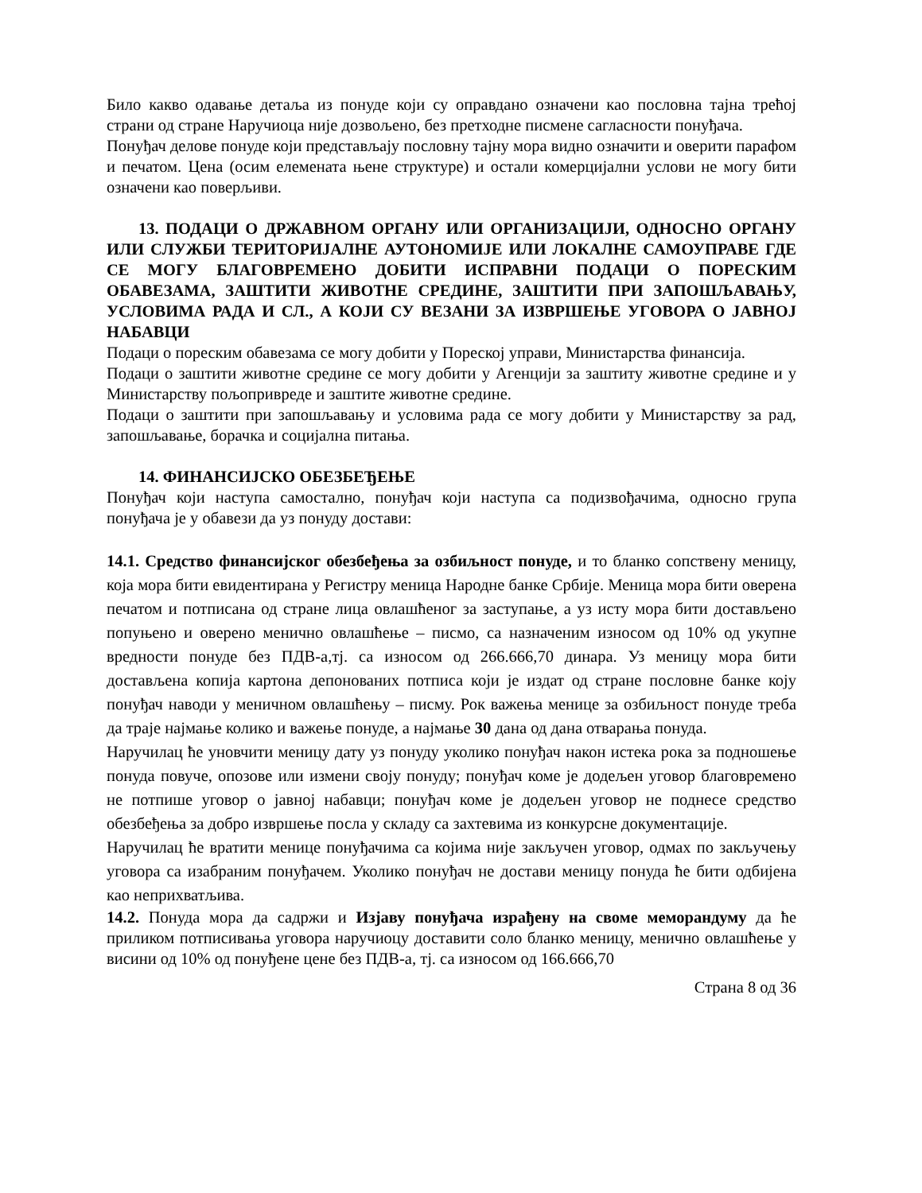Било какво одавање детаља из понуде који су оправдано означени као пословна тајна трећој страни од стране Наручиоца није дозвољено, без претходне писмене сагласности понуђача.
Понуђач делове понуде који представљају пословну тајну мора видно означити и оверити парафом и печатом. Цена (осим елемената њене структуре) и остали комерцијални услови не могу бити означени као поверљиви.
13. ПОДАЦИ О ДРЖАВНОМ ОРГАНУ ИЛИ ОРГАНИЗАЦИЈИ, ОДНОСНО ОРГАНУ ИЛИ СЛУЖБИ ТЕРИТОРИЈАЛНЕ АУТОНОМИЈЕ ИЛИ ЛОКАЛНЕ САМОУПРАВЕ ГДЕ СЕ МОГУ БЛАГОВРЕМЕНО ДОБИТИ ИСПРАВНИ ПОДАЦИ О ПОРЕСКИМ ОБАВЕЗАМА, ЗАШТИТИ ЖИВОТНЕ СРЕДИНЕ, ЗАШТИТИ ПРИ ЗАПОШЉАВАЊУ, УСЛОВИМА РАДА И СЛ., А КОЈИ СУ ВЕЗАНИ ЗА ИЗВРШЕЊЕ УГОВОРА О ЈАВНОЈ НАБАВЦИ
Подаци о пореским обавезама се могу добити у Пореској управи, Министарства финансија.
Подаци о заштити животне средине се могу добити у Агенцији за заштиту животне средине и у Министарству пољопривреде и заштите животне средине.
Подаци о заштити при запошљавању и условима рада се могу добити у Министарству за рад, запошљавање, борачка и социјална питања.
14. ФИНАНСИЈСКО ОБЕЗБЕЂЕЊЕ
Понуђач који наступа самостално, понуђач који наступа са подизвођачима, односно група понуђача је у обавези да уз понуду достави:
14.1. Средство финансијског обезбеђења за озбиљност понуде, и то бланко сопствену меницу, која мора бити евидентирана у Регистру меница Народне банке Србије. Меница мора бити оверена печатом и потписана од стране лица овлашћеног за заступање, а уз исту мора бити достављено попуњено и оверено менично овлашћење – писмо, са назначеним износом од 10% од укупне вредности понуде без ПДВ-а,тј. са износом од 266.666,70 динара. Уз меницу мора бити достављена копија картона депонованих потписа који је издат од стране пословне банке коју понуђач наводи у меничном овлашћењу – писму. Рок важења менице за озбиљност понуде треба да траје најмање колико и важење понуде, а најмање 30 дана од дана отварања понуда.
Наручилац ће уновчити меницу дату уз понуду уколико понуђач након истека рока за подношење понуда повуче, опозове или измени своју понуду; понуђач коме је додељен уговор благовремено не потпише уговор о јавној набавци; понуђач коме је додељен уговор не поднесе средство обезбеђења за добро извршење посла у складу са захтевима из конкурсне документације.
Наручилац ће вратити менице понуђачима са којима није закључен уговор, одмах по закључењу уговора са изабраним понуђачем. Уколико понуђач не достави меницу понуда ће бити одбијена као неприхватљива.
14.2. Понуда мора да садржи и Изјаву понуђача израђену на своме меморандуму да ће приликом потписивања уговора наручиоцу доставити соло бланко меницу, менично овлашћење у висини од 10% од понуђене цене без ПДВ-а, тј. са износом од 166.666,70
Страна 8 од 36